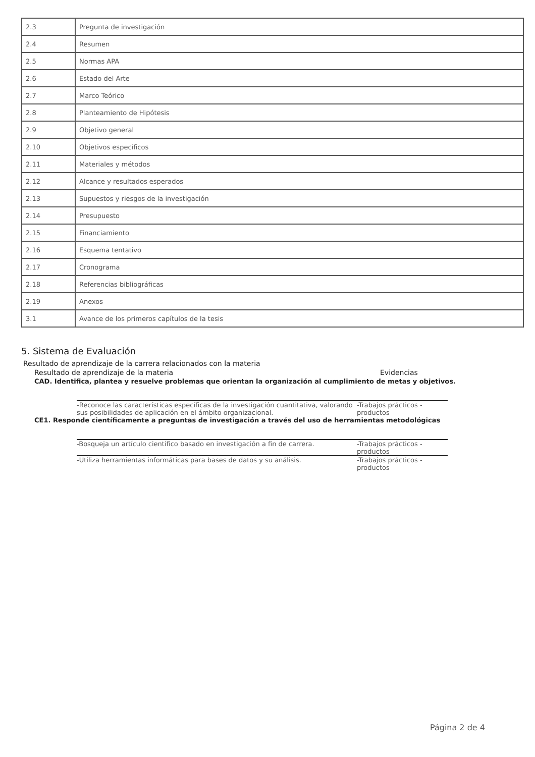| 2.3 | Pregunta de investigación |
| 2.4 | Resumen |
| 2.5 | Normas APA |
| 2.6 | Estado del Arte |
| 2.7 | Marco Teórico |
| 2.8 | Planteamiento de Hipótesis |
| 2.9 | Objetivo general |
| 2.10 | Objetivos específicos |
| 2.11 | Materiales y métodos |
| 2.12 | Alcance y resultados esperados |
| 2.13 | Supuestos y riesgos de la investigación |
| 2.14 | Presupuesto |
| 2.15 | Financiamiento |
| 2.16 | Esquema tentativo |
| 2.17 | Cronograma |
| 2.18 | Referencias bibliográficas |
| 2.19 | Anexos |
| 3.1 | Avance de los primeros capítulos de la tesis |
5. Sistema de Evaluación
Resultado de aprendizaje de la carrera relacionados con la materia
Resultado de aprendizaje de la materia Evidencias
CAD. Identifica, plantea y resuelve problemas que orientan la organización al cumplimiento de metas y objetivos.
-Reconoce las características específicas de la investigación cuantitativa, valorando sus posibilidades de aplicación en el ámbito organizacional. -Trabajos prácticos - productos
CE1. Responde científicamente a preguntas de investigación a través del uso de herramientas metodológicas
-Bosqueja un artículo científico basado en investigación a fin de carrera. -Trabajos prácticos - productos
-Utiliza herramientas informáticas para bases de datos y su análisis. -Trabajos prácticos - productos
Página 2 de 4